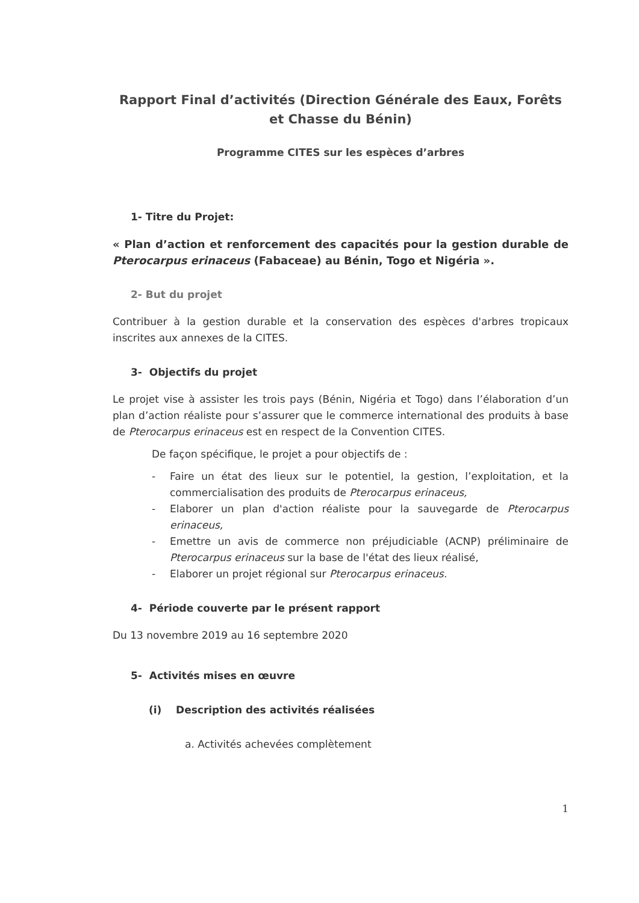Rapport Final d’activités (Direction Générale des Eaux, Forêts et Chasse du Bénin)
Programme CITES sur les espèces d’arbres
1- Titre du Projet:
« Plan d’action et renforcement des capacités pour la gestion durable de Pterocarpus erinaceus (Fabaceae) au Bénin, Togo et Nigéria ».
2- But du projet
Contribuer à la gestion durable et la conservation des espèces d'arbres tropicaux inscrites aux annexes de la CITES.
3- Objectifs du projet
Le projet vise à assister les trois pays (Bénin, Nigéria et Togo) dans l’élaboration d’un plan d’action réaliste pour s’assurer que le commerce international des produits à base de Pterocarpus erinaceus est en respect de la Convention CITES.
De façon spécifique, le projet a pour objectifs de :
- Faire un état des lieux sur le potentiel, la gestion, l’exploitation, et la commercialisation des produits de Pterocarpus erinaceus,
- Elaborer un plan d'action réaliste pour la sauvegarde de Pterocarpus erinaceus,
- Emettre un avis de commerce non préjudiciable (ACNP) préliminaire de Pterocarpus erinaceus sur la base de l'état des lieux réalisé,
- Elaborer un projet régional sur Pterocarpus erinaceus.
4- Période couverte par le présent rapport
Du 13 novembre 2019 au 16 septembre 2020
5- Activités mises en œuvre
(i) Description des activités réalisées
a. Activités achevées complètement
1